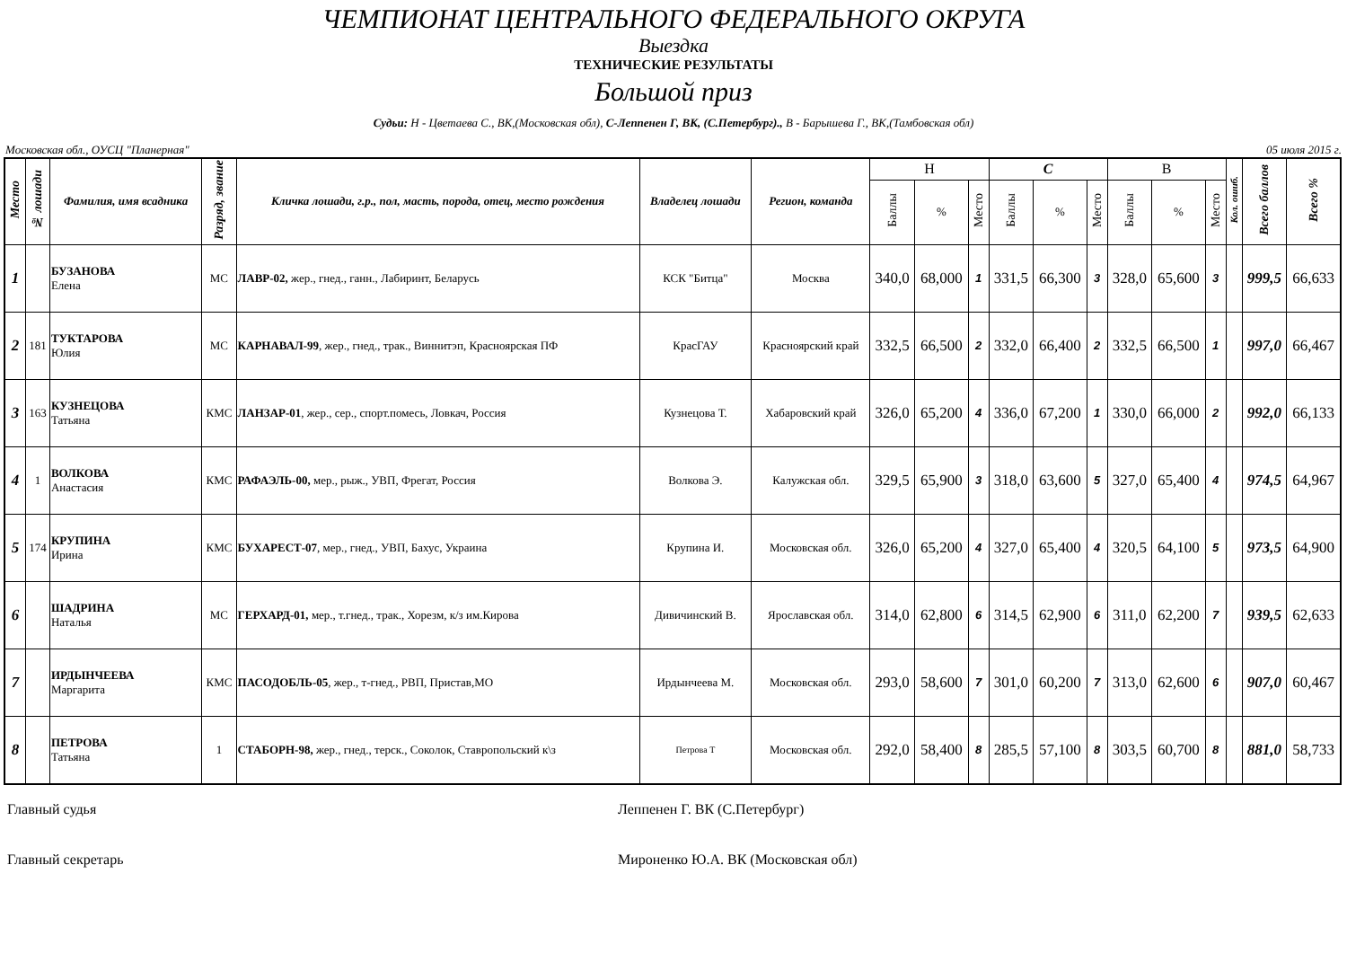ЧЕМПИОНАТ ЦЕНТРАЛЬНОГО ФЕДЕРАЛЬНОГО ОКРУГА
Выездка
ТЕХНИЧЕСКИЕ РЕЗУЛЬТАТЫ
Большой приз
Судьи: Н - Цветаева С., ВК,(Московская обл), С-Леппенен Г, ВК, (С.Петербург)., В - Барышева Г., ВК,(Тамбовская обл)
Московская обл., ОУСЦ "Планерная" 05 июля 2015 г.
| Место | № лошади | Фамилия, имя всадника | Разряд, звание | Кличка лошади, г.р., пол, масть, порода, отец, место рождения | Владелец лошади | Регион, команда | Н | | | С | | | В | | | Кол. ошиб. | Всего баллов | Всего % |
| --- | --- | --- | --- | --- | --- | --- | --- | --- | --- | --- | --- | --- | --- | --- | --- | --- | --- | --- |
| | | | | | | | Баллы | % | Место | Баллы | % | Место | Баллы | % | Место | | | |
| 1 | | БУЗАНОВА Елена | МС | ЛАВР-02, жер., гнед., ганн., Лабиринт, Беларусь | КСК "Битца" | Москва | 340,0 | 68,000 | 1 | 331,5 | 66,300 | 3 | 328,0 | 65,600 | 3 | | 999,5 | 66,633 |
| 2 | 181 | ТУКТАРОВА Юлия | МС | КАРНАВАЛ-99 , жер., гнед., трак., Виннитэп, Красноярская ПФ | КрасГАУ | Красноярский край | 332,5 | 66,500 | 2 | 332,0 | 66,400 | 2 | 332,5 | 66,500 | 1 | | 997,0 | 66,467 |
| 3 | 163 | КУЗНЕЦОВА Татьяна | КМС | ЛАНЗАР-01 , жер., сер., спорт.помесь, Ловкач, Россия | Кузнецова Т. | Хабаровский край | 326,0 | 65,200 | 4 | 336,0 | 67,200 | 1 | 330,0 | 66,000 | 2 | | 992,0 | 66,133 |
| 4 | 1 | ВОЛКОВА Анастасия | КМС | РАФАЭЛЬ-00, мер., рыж., УВП, Фрегат, Россия | Волкова Э. | Калужская обл. | 329,5 | 65,900 | 3 | 318,0 | 63,600 | 5 | 327,0 | 65,400 | 4 | | 974,5 | 64,967 |
| 5 | 174 | КРУПИНА Ирина | КМС | БУХАРЕСТ-07 , мер., гнед., УВП, Бахус, Украина | Крупина И. | Московская обл. | 326,0 | 65,200 | 4 | 327,0 | 65,400 | 4 | 320,5 | 64,100 | 5 | | 973,5 | 64,900 |
| 6 | | ШАДРИНА Наталья | МС | ГЕРХАРД-01, мер., т.гнед., трак., Хорезм, к/з им.Кирова | Дивичинский В. | Ярославская обл. | 314,0 | 62,800 | 6 | 314,5 | 62,900 | 6 | 311,0 | 62,200 | 7 | | 939,5 | 62,633 |
| 7 | | ИРДЫНЧЕЕВА Маргарита | КМС | ПАСОДОБЛЬ-05 , жер., т-гнед., РВП, Пристав,МО | Ирдынчеева М. | Московская обл. | 293,0 | 58,600 | 7 | 301,0 | 60,200 | 7 | 313,0 | 62,600 | 6 | | 907,0 | 60,467 |
| 8 | | ПЕТРОВА Татьяна | 1 | СТАБОРН-98, жер., гнед., терск., Соколок, Ставропольский к\з | Петрова Т | Московская обл. | 292,0 | 58,400 | 8 | 285,5 | 57,100 | 8 | 303,5 | 60,700 | 8 | | 881,0 | 58,733 |
Главный судья Леппенен Г. ВК (С.Петербург)
Главный секретарь Мироненко Ю.А. ВК (Московская обл)